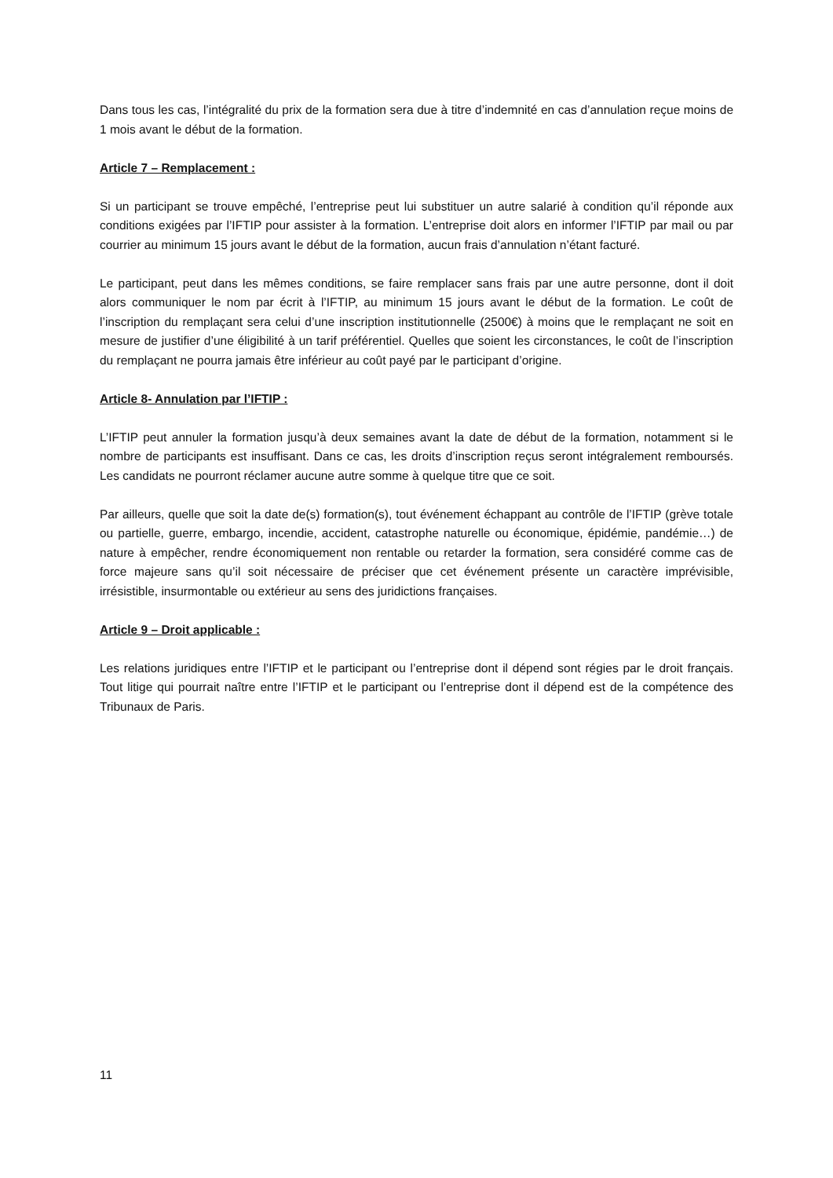Dans tous les cas, l’intégralité du prix de la formation sera due à titre d’indemnité en cas d’annulation reçue moins de 1 mois avant le début de la formation.
Article 7 – Remplacement :
Si un participant se trouve empêché, l’entreprise peut lui substituer un autre salarié à condition qu’il réponde aux conditions exigées par l’IFTIP pour assister à la formation. L’entreprise doit alors en informer l’IFTIP par mail ou par courrier au minimum 15 jours avant le début de la formation, aucun frais d’annulation n’étant facturé.
Le participant, peut dans les mêmes conditions, se faire remplacer sans frais par une autre personne, dont il doit alors communiquer le nom par écrit à l’IFTIP, au minimum 15 jours avant le début de la formation. Le coût de l’inscription du remplaçant sera celui d’une inscription institutionnelle (2500€) à moins que le remplaçant ne soit en mesure de justifier d’une éligibilité à un tarif préférentiel. Quelles que soient les circonstances, le coût de l’inscription du remplaçant ne pourra jamais être inférieur au coût payé par le participant d’origine.
Article 8- Annulation par l’IFTIP :
L’IFTIP peut annuler la formation jusqu’à deux semaines avant la date de début de la formation, notamment si le nombre de participants est insuffisant. Dans ce cas, les droits d’inscription reçus seront intégralement remboursés. Les candidats ne pourront réclamer aucune autre somme à quelque titre que ce soit.
Par ailleurs, quelle que soit la date de(s) formation(s), tout événement échappant au contrôle de l’IFTIP (grève totale ou partielle, guerre, embargo, incendie, accident, catastrophe naturelle ou économique, épidémie, pandémie…) de nature à empêcher, rendre économiquement non rentable ou retarder la formation, sera considéré comme cas de force majeure sans qu’il soit nécessaire de préciser que cet événement présente un caractère imprévisible, irrésistible, insurmontable ou extérieur au sens des juridictions françaises.
Article 9 – Droit applicable :
Les relations juridiques entre l’IFTIP et le participant ou l’entreprise dont il dépend sont régies par le droit français. Tout litige qui pourrait naître entre l’IFTIP et le participant ou l’entreprise dont il dépend est de la compétence des Tribunaux de Paris.
11